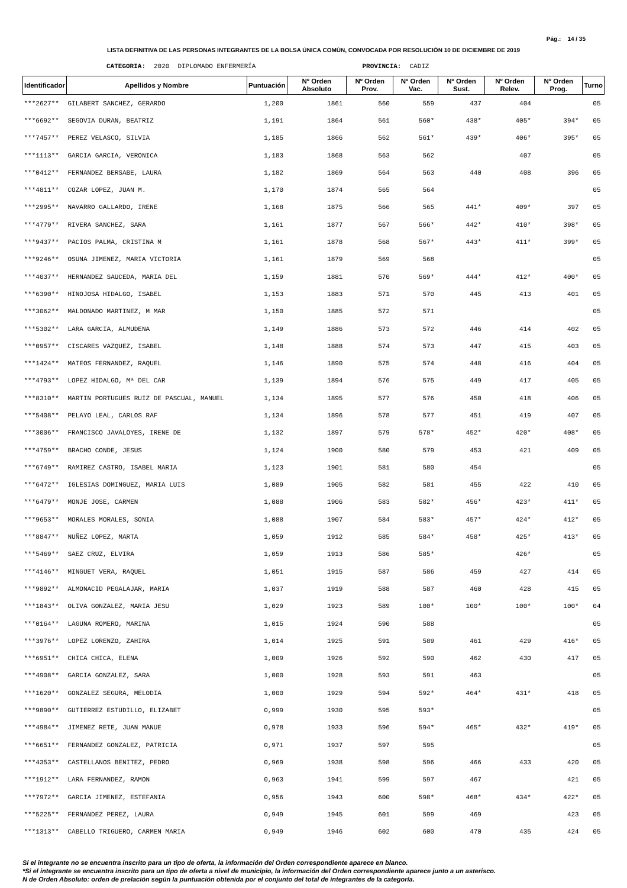Pág.: 14 / 35
LISTA DEFINITIVA DE LAS PERSONAS INTEGRANTES DE LA BOLSA ÚNICA COMÚN, CONVOCADA POR RESOLUCIÓN 10 DE DICIEMBRE DE 2019
CATEGORIA: 2020 DIPLOMADO ENFERMERÍA PROVINCIA: CADIZ
| Identificador | Apellidos y Nombre | Puntuación | Nº Orden Absoluto | Nº Orden Prov. | Nº Orden Vac. | Nº Orden Sust. | Nº Orden Relev. | Nº Orden Prog. | Turno |
| --- | --- | --- | --- | --- | --- | --- | --- | --- | --- |
| ***2627** | GILABERT SANCHEZ, GERARDO | 1,200 | 1861 | 560 | 559 | 437 | 404 | | 05 |
| ***6692** | SEGOVIA DURAN, BEATRIZ | 1,191 | 1864 | 561 | 560* | 438* | 405* | 394* | 05 |
| ***7457** | PEREZ VELASCO, SILVIA | 1,185 | 1866 | 562 | 561* | 439* | 406* | 395* | 05 |
| ***1113** | GARCIA GARCIA, VERONICA | 1,183 | 1868 | 563 | 562 | | 407 | | 05 |
| ***0412** | FERNANDEZ BERSABE, LAURA | 1,182 | 1869 | 564 | 563 | 440 | 408 | 396 | 05 |
| ***4811** | COZAR LOPEZ, JUAN M. | 1,170 | 1874 | 565 | 564 | | | | 05 |
| ***2995** | NAVARRO GALLARDO, IRENE | 1,168 | 1875 | 566 | 565 | 441* | 409* | 397 | 05 |
| ***4779** | RIVERA SANCHEZ, SARA | 1,161 | 1877 | 567 | 566* | 442* | 410* | 398* | 05 |
| ***9437** | PACIOS PALMA, CRISTINA M | 1,161 | 1878 | 568 | 567* | 443* | 411* | 399* | 05 |
| ***9246** | OSUNA JIMENEZ, MARIA VICTORIA | 1,161 | 1879 | 569 | 568 | | | | 05 |
| ***4037** | HERNANDEZ SAUCEDA, MARIA DEL | 1,159 | 1881 | 570 | 569* | 444* | 412* | 400* | 05 |
| ***6390** | HINOJOSA HIDALGO, ISABEL | 1,153 | 1883 | 571 | 570 | 445 | 413 | 401 | 05 |
| ***3062** | MALDONADO MARTINEZ, M MAR | 1,150 | 1885 | 572 | 571 | | | | 05 |
| ***5302** | LARA GARCIA, ALMUDENA | 1,149 | 1886 | 573 | 572 | 446 | 414 | 402 | 05 |
| ***0957** | CISCARES VAZQUEZ, ISABEL | 1,148 | 1888 | 574 | 573 | 447 | 415 | 403 | 05 |
| ***1424** | MATEOS FERNANDEZ, RAQUEL | 1,146 | 1890 | 575 | 574 | 448 | 416 | 404 | 05 |
| ***4793** | LOPEZ HIDALGO, Mª DEL CAR | 1,139 | 1894 | 576 | 575 | 449 | 417 | 405 | 05 |
| ***8310** | MARTIN PORTUGUES RUIZ DE PASCUAL, MANUEL | 1,134 | 1895 | 577 | 576 | 450 | 418 | 406 | 05 |
| ***5408** | PELAYO LEAL, CARLOS RAF | 1,134 | 1896 | 578 | 577 | 451 | 419 | 407 | 05 |
| ***3006** | FRANCISCO JAVALOYES, IRENE DE | 1,132 | 1897 | 579 | 578* | 452* | 420* | 408* | 05 |
| ***4759** | BRACHO CONDE, JESUS | 1,124 | 1900 | 580 | 579 | 453 | 421 | 409 | 05 |
| ***6749** | RAMIREZ CASTRO, ISABEL MARIA | 1,123 | 1901 | 581 | 580 | 454 | | | 05 |
| ***6472** | IGLESIAS DOMINGUEZ, MARIA LUIS | 1,089 | 1905 | 582 | 581 | 455 | 422 | 410 | 05 |
| ***6479** | MONJE JOSE, CARMEN | 1,088 | 1906 | 583 | 582* | 456* | 423* | 411* | 05 |
| ***9653** | MORALES MORALES, SONIA | 1,088 | 1907 | 584 | 583* | 457* | 424* | 412* | 05 |
| ***8847** | NUÑEZ LOPEZ, MARTA | 1,059 | 1912 | 585 | 584* | 458* | 425* | 413* | 05 |
| ***5469** | SAEZ CRUZ, ELVIRA | 1,059 | 1913 | 586 | 585* | | 426* | | 05 |
| ***4146** | MINGUET VERA, RAQUEL | 1,051 | 1915 | 587 | 586 | 459 | 427 | 414 | 05 |
| ***9892** | ALMONACID PEGALAJAR, MARIA | 1,037 | 1919 | 588 | 587 | 460 | 428 | 415 | 05 |
| ***1843** | OLIVA GONZALEZ, MARIA JESU | 1,029 | 1923 | 589 | 100* | 100* | 100* | 100* | 04 |
| ***0164** | LAGUNA ROMERO, MARINA | 1,015 | 1924 | 590 | 588 | | | | 05 |
| ***3976** | LOPEZ LORENZO, ZAHIRA | 1,014 | 1925 | 591 | 589 | 461 | 429 | 416* | 05 |
| ***6951** | CHICA CHICA, ELENA | 1,009 | 1926 | 592 | 590 | 462 | 430 | 417 | 05 |
| ***4908** | GARCIA GONZALEZ, SARA | 1,000 | 1928 | 593 | 591 | 463 | | | 05 |
| ***1620** | GONZALEZ SEGURA, MELODIA | 1,000 | 1929 | 594 | 592* | 464* | 431* | 418 | 05 |
| ***9890** | GUTIERREZ ESTUDILLO, ELIZABET | 0,999 | 1930 | 595 | 593* | | | | 05 |
| ***4984** | JIMENEZ RETE, JUAN MANUE | 0,978 | 1933 | 596 | 594* | 465* | 432* | 419* | 05 |
| ***6651** | FERNANDEZ GONZALEZ, PATRICIA | 0,971 | 1937 | 597 | 595 | | | | 05 |
| ***4353** | CASTELLANOS BENITEZ, PEDRO | 0,969 | 1938 | 598 | 596 | 466 | 433 | 420 | 05 |
| ***1912** | LARA FERNANDEZ, RAMON | 0,963 | 1941 | 599 | 597 | 467 | | 421 | 05 |
| ***7972** | GARCIA JIMENEZ, ESTEFANIA | 0,956 | 1943 | 600 | 598* | 468* | 434* | 422* | 05 |
| ***5225** | FERNANDEZ PEREZ, LAURA | 0,949 | 1945 | 601 | 599 | 469 | | 423 | 05 |
| ***1313** | CABELLO TRIGUERO, CARMEN MARIA | 0,949 | 1946 | 602 | 600 | 470 | 435 | 424 | 05 |
Si el integrante no se encuentra inscrito para un tipo de oferta, la información del Orden correspondiente aparece en blanco.
*Si el integrante se encuentra inscrito para un tipo de oferta a nivel de municipio, la información del Orden correspondiente aparece junto a un asterisco.
N de Orden Absoluto: orden de prelación según la puntuación obtenida por el conjunto del total de integrantes de la categoría.